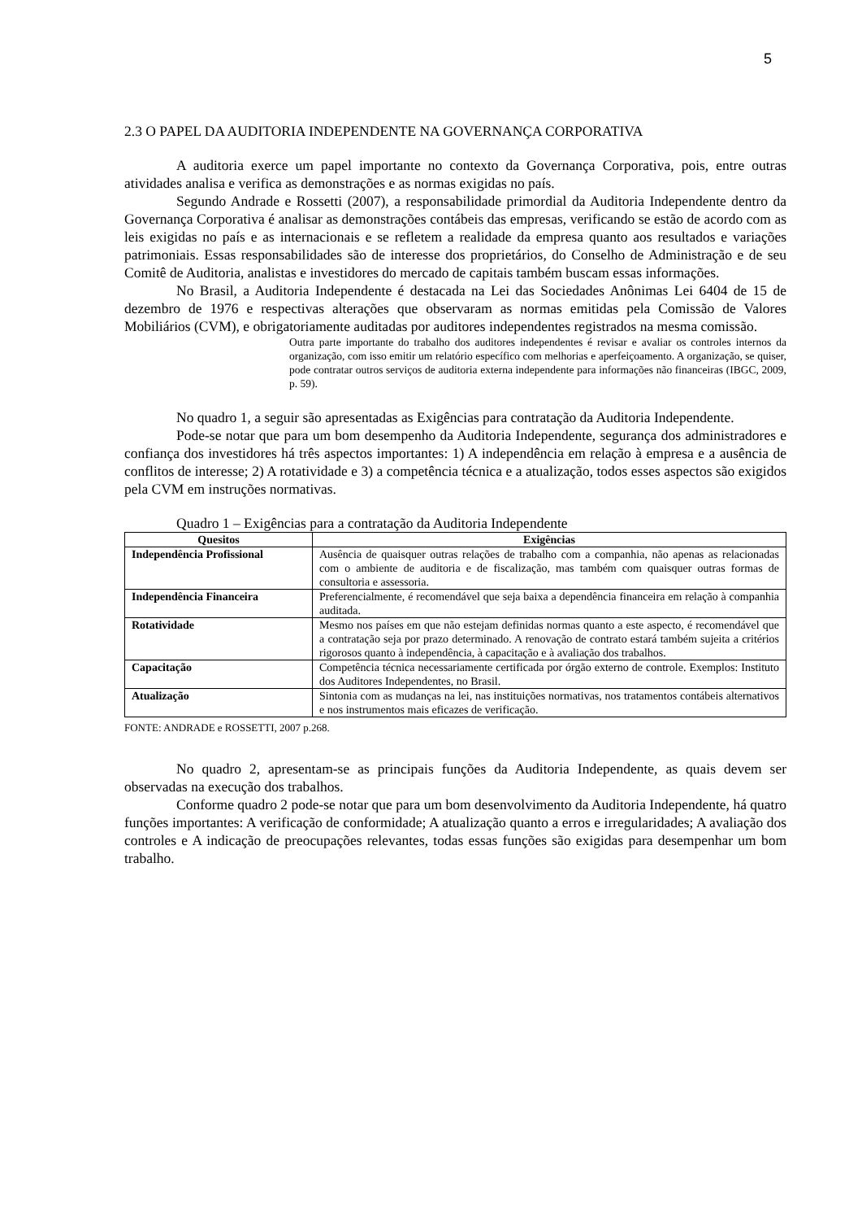5
2.3 O PAPEL DA AUDITORIA INDEPENDENTE NA GOVERNANÇA CORPORATIVA
A auditoria exerce um papel importante no contexto da Governança Corporativa, pois, entre outras atividades analisa e verifica as demonstrações e as normas exigidas no país.
Segundo Andrade e Rossetti (2007), a responsabilidade primordial da Auditoria Independente dentro da Governança Corporativa é analisar as demonstrações contábeis das empresas, verificando se estão de acordo com as leis exigidas no país e as internacionais e se refletem a realidade da empresa quanto aos resultados e variações patrimoniais. Essas responsabilidades são de interesse dos proprietários, do Conselho de Administração e de seu Comitê de Auditoria, analistas e investidores do mercado de capitais também buscam essas informações.
No Brasil, a Auditoria Independente é destacada na Lei das Sociedades Anônimas Lei 6404 de 15 de dezembro de 1976 e respectivas alterações que observaram as normas emitidas pela Comissão de Valores Mobiliários (CVM), e obrigatoriamente auditadas por auditores independentes registrados na mesma comissão.
Outra parte importante do trabalho dos auditores independentes é revisar e avaliar os controles internos da organização, com isso emitir um relatório específico com melhorias e aperfeiçoamento. A organização, se quiser, pode contratar outros serviços de auditoria externa independente para informações não financeiras (IBGC, 2009, p. 59).
No quadro 1, a seguir são apresentadas as Exigências para contratação da Auditoria Independente.
Pode-se notar que para um bom desempenho da Auditoria Independente, segurança dos administradores e confiança dos investidores há três aspectos importantes: 1) A independência em relação à empresa e a ausência de conflitos de interesse; 2) A rotatividade e 3) a competência técnica e a atualização, todos esses aspectos são exigidos pela CVM em instruções normativas.
Quadro 1 – Exigências para a contratação da Auditoria Independente
| Quesitos | Exigências |
| --- | --- |
| Independência Profissional | Ausência de quaisquer outras relações de trabalho com a companhia, não apenas as relacionadas com o ambiente de auditoria e de fiscalização, mas também com quaisquer outras formas de consultoria e assessoria. |
| Independência Financeira | Preferencialmente, é recomendável que seja baixa a dependência financeira em relação à companhia auditada. |
| Rotatividade | Mesmo nos países em que não estejam definidas normas quanto a este aspecto, é recomendável que a contratação seja por prazo determinado. A renovação de contrato estará também sujeita a critérios rigorosos quanto à independência, à capacitação e à avaliação dos trabalhos. |
| Capacitação | Competência técnica necessariamente certificada por órgão externo de controle. Exemplos: Instituto dos Auditores Independentes, no Brasil. |
| Atualização | Sintonia com as mudanças na lei, nas instituições normativas, nos tratamentos contábeis alternativos e nos instrumentos mais eficazes de verificação. |
FONTE: ANDRADE e ROSSETTI, 2007 p.268.
No quadro 2, apresentam-se as principais funções da Auditoria Independente, as quais devem ser observadas na execução dos trabalhos.
Conforme quadro 2 pode-se notar que para um bom desenvolvimento da Auditoria Independente, há quatro funções importantes: A verificação de conformidade; A atualização quanto a erros e irregularidades; A avaliação dos controles e A indicação de preocupações relevantes, todas essas funções são exigidas para desempenhar um bom trabalho.